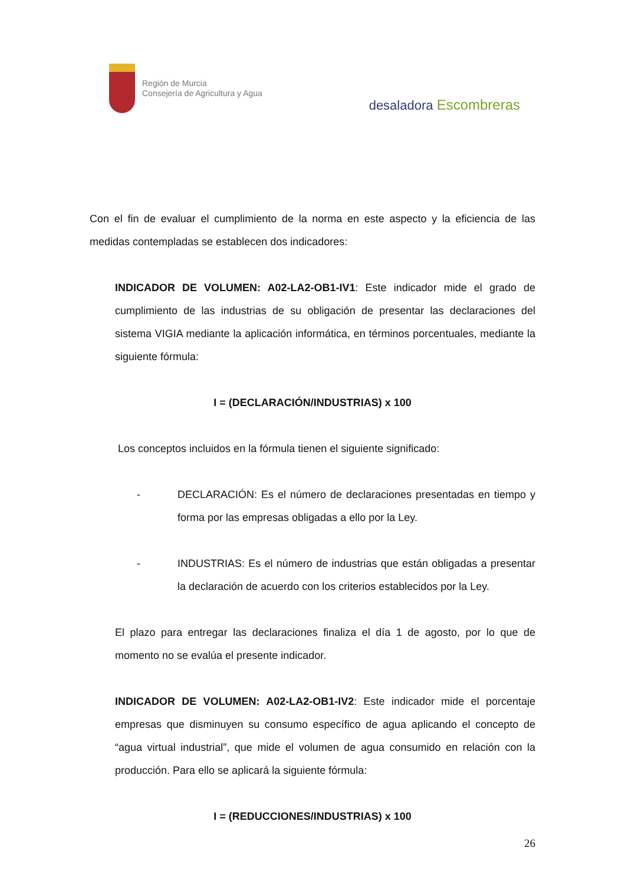Región de Murcia
Consejería de Agricultura y Agua
desaladora Escombreras
Con el fin de evaluar el cumplimiento de la norma en este aspecto y la eficiencia de las medidas contempladas se establecen dos indicadores:
INDICADOR DE VOLUMEN: A02-LA2-OB1-IV1: Este indicador mide el grado de cumplimiento de las industrias de su obligación de presentar las declaraciones del sistema VIGIA mediante la aplicación informática, en términos porcentuales, mediante la siguiente fórmula:
I = (DECLARACIÓN/INDUSTRIAS) x 100
Los conceptos incluidos en la fórmula tienen el siguiente significado:
- DECLARACIÓN: Es el número de declaraciones presentadas en tiempo y forma por las empresas obligadas a ello por la Ley.
- INDUSTRIAS: Es el número de industrias que están obligadas a presentar la declaración de acuerdo con los criterios establecidos por la Ley.
El plazo para entregar las declaraciones finaliza el día 1 de agosto, por lo que de momento no se evalúa el presente indicador.
INDICADOR DE VOLUMEN: A02-LA2-OB1-IV2: Este indicador mide el porcentaje empresas que disminuyen su consumo específico de agua aplicando el concepto de “agua virtual industrial”, que mide el volumen de agua consumido en relación con la producción. Para ello se aplicará la siguiente fórmula:
I = (REDUCCIONES/INDUSTRIAS) x 100
26